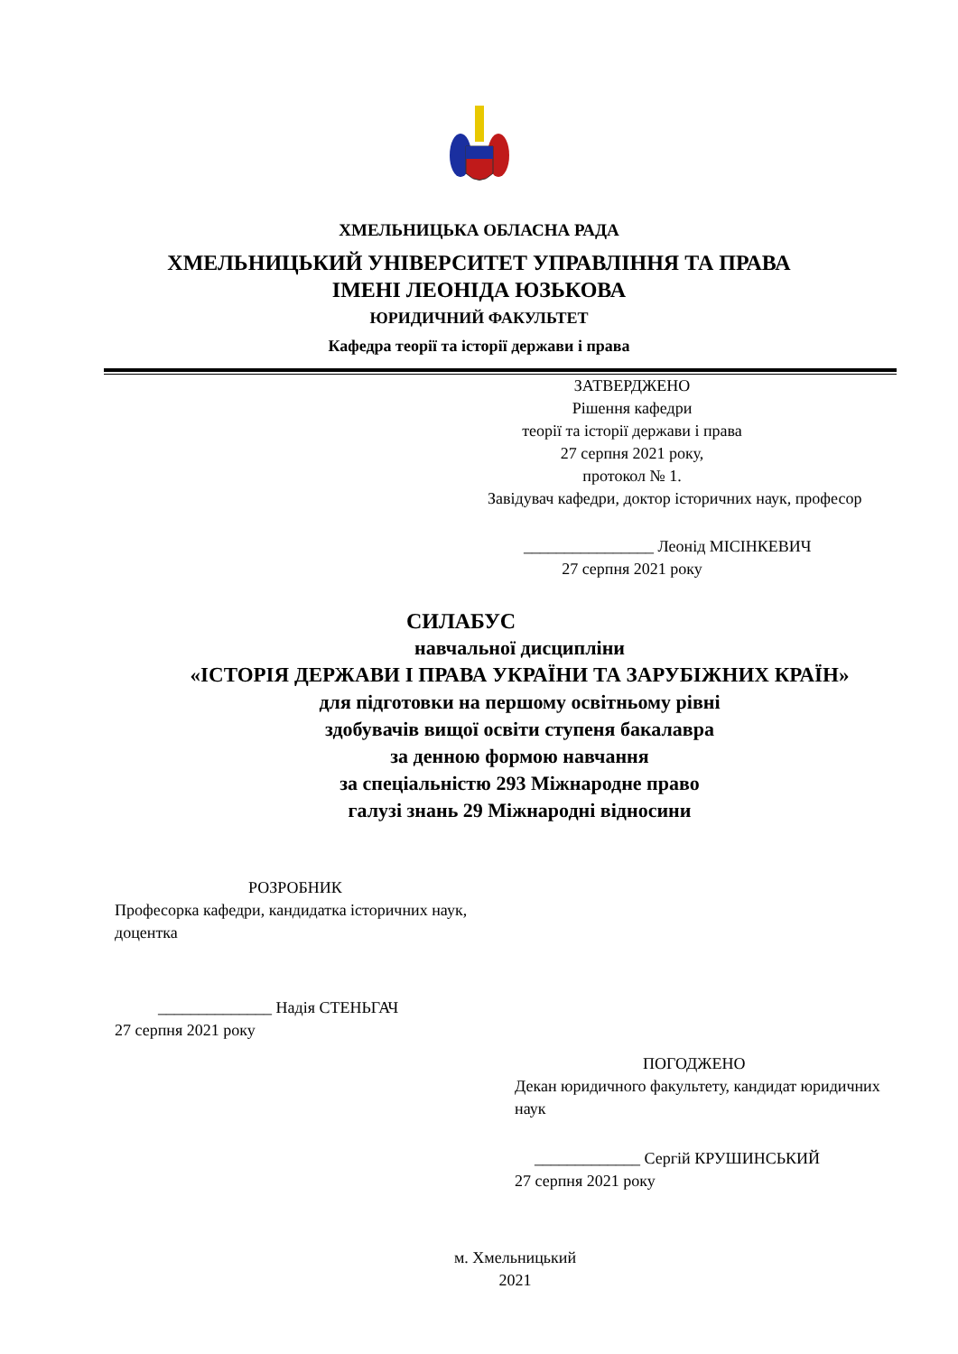ХМЕЛЬНИЦЬКА ОБЛАСНА РАДА
ХМЕЛЬНИЦЬКИЙ УНІВЕРСИТЕТ УПРАВЛІННЯ ТА ПРАВА
ІМЕНІ ЛЕОНІДА ЮЗЬКОВА
ЮРИДИЧНИЙ ФАКУЛЬТЕТ
Кафедра теорії та історії держави і права
ЗАТВЕРДЖЕНО
Рішення кафедри
теорії та історії держави і права
27 серпня 2021 року,
протокол № 1.
Завідувач кафедри, доктор історичних наук, професор
________________ Леонід МІСІНКЕВИЧ
27 серпня 2021 року
СИЛАБУС
навчальної дисципліни
«ІСТОРІЯ ДЕРЖАВИ І ПРАВА УКРАЇНИ ТА ЗАРУБІЖНИХ КРАЇН»
для підготовки на першому освітньому рівні
здобувачів вищої освіти ступеня бакалавра
за денною формою навчання
за спеціальністю 293 Міжнародне право
галузі знань 29 Міжнародні відносини
РОЗРОБНИК
Професорка кафедри, кандидатка історичних наук, доцентка
______________ Надія СТЕНЬГАЧ
27 серпня 2021 року
ПОГОДЖЕНО
Декан юридичного факультету, кандидат юридичних наук
_____________ Сергій КРУШИНСЬКИЙ
27 серпня 2021 року
м. Хмельницький
2021